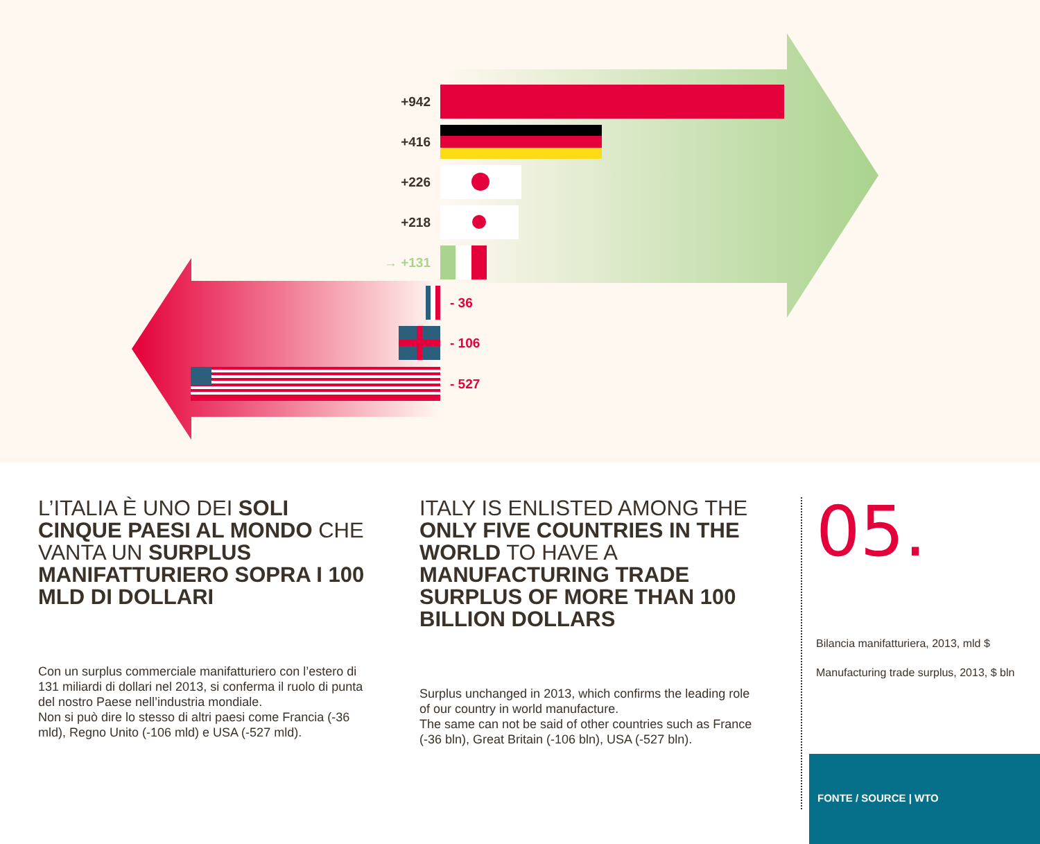+942
+416
+226
+218
→ +131
- 36
- 106
- 527
L’ITALIA È UNO DEI SOLI CINQUE PAESI AL MONDO CHE VANTA UN SURPLUS MANIFATTURIERO SOPRA I 100 MLD DI DOLLARI
Con un surplus commerciale manifatturiero con l’estero di 131 miliardi di dollari nel 2013, si conferma il ruolo di punta del nostro Paese nell’industria mondiale.
Non si può dire lo stesso di altri paesi come Francia (-36 mld), Regno Unito (-106 mld) e USA (-527 mld).
ITALY IS ENLISTED AMONG THE ONLY FIVE COUNTRIES IN THE WORLD TO HAVE A MANUFACTURING TRADE SURPLUS OF MORE THAN 100 BILLION DOLLARS
Surplus unchanged in 2013, which confirms the leading role of our country in world manufacture.
The same can not be said of other countries such as France (-36 bln), Great Britain (-106 bln), USA (-527 bln).
05.
Bilancia manifatturiera, 2013, mld $
Manufacturing trade surplus, 2013, $ bln
FONTE / SOURCE | WTO